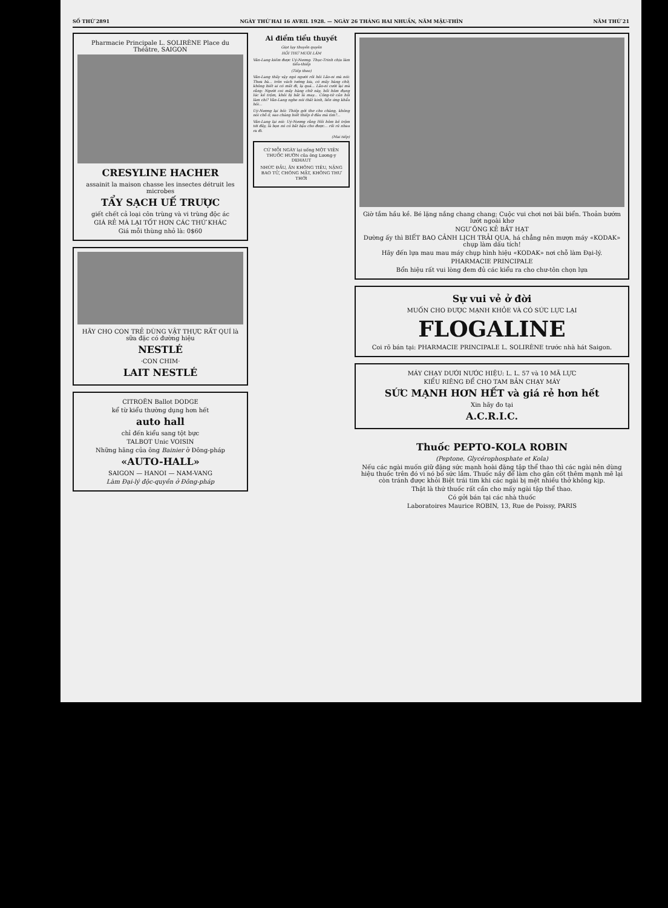SỐ THỨ 2891 NGÀY THỨ HAI 16 AVRIL 1928. — NGÀY 26 THÁNG HAI NHUẦN, NĂM MẬU-THÌN NĂM THỨ 21
Pharmacie Principale L. SOLIRÈNE Place du Théâtre, SAIGON
CRESYLINE HACHER
assainit la maison chasse les insectes détruit les microbes
TẨY SẠCH UẾ TRƯỢC
giết chết cả loại côn trùng và vi trùng độc ác
GIÁ RẺ MÀ LẠI TỐT HƠN CÁC THỨ KHÁC
Giá mỗi thùng nhỏ là: 0$60
HÃY CHO CON TRẺ DÙNG VẬT THỰC RẤT QUÍ là sữa đặc có đường hiệu
NESTLÉ
·CON CHIM·
LAIT NESTLÉ
CITROËN Ballot DODGE
kể từ kiểu thường dụng hơn hết
auto hall
chỉ đến kiểu sang tột bực
TALBOT Unic VOISIN
Những hãng của ông Bainier ở Đông-pháp
«AUTO-HALL»
SAIGON — HANOI — NAM-VANG
Làm Đại-lý độc-quyền ở Đông-pháp
Ai điểm tiểu thuyết
Giọt lụy thuyền quyên
HỒI THỨ MƯỜI LĂM
Vân-Lang kiếm được Uý-Nương. Thục-Trinh chịu làm tiểu-thiếp
(Tiếp theo)
Vân-Lang thấy vậy ngó người rồi hỏi Lão-ni mà nói: Thưa bà... trên vách tường kia, có mấy hàng chữ, không biết ai có mất đi, lạ quá... Lão-ni cười lại mà rằng: Người coi mấy hàng chữ này, hồi hôm đụng lúc kẻ trộm, khỏi bị bắt là may... Công-tử cần hỏi làm chi? Vân-Lang nghe nói thất kinh, liền ứng khẩu hỏi...
Uý-Nương lại hỏi: Thiếp gởi thơ cho chàng, không nói chỗ ở, sao chàng biết thiếp ở đâu mà tìm?...
Vân-Lang lại nói: Uý-Nương rằng Hồi hôm kẻ trộm tới đây, là bọn nó có bắt bậu cho được... rồi rủ nhau ra đi.
(Mai tiếp)
CỨ MỖI NGÀY lại uống MỘT VIÊN THUỐC HƯỜN của ông Lương-y DEHAUT
NHỨC ĐẦU, ĂN KHÔNG TIÊU, NẶNG BAO TỬ, CHÓNG MẶT, KHÔNG THƯ THỚI
Giờ tắm hầu kề. Bé lặng nắng chang chang; Cuộc vui chơi nơi bãi biển. Thoản bướm lướt ngoài khơ
NGƯ ÔNG KẺ BẮT HẠT
Dường ấy thì BIẾT BAO CẢNH LỊCH TRẢI QUA, há chẳng nên mượn máy «KODAK» chụp làm dấu tích!
Hãy đến lựa mau mau máy chụp hình hiệu «KODAK» nơi chỗ làm Đại-lý.
PHARMACIE PRINCIPALE
Bổn hiệu rất vui lòng đem đủ các kiểu ra cho chư-tôn chọn lựa
Sự vui vẻ ở đời
MUỐN CHO ĐƯỢC MẠNH KHỎE VÀ CÓ SỨC LỰC LẠI
FLOGALINE
Coi rõ bán tại: PHARMACIE PRINCIPALE L. SOLIRÈNE trước nhà hát Saigon.
MÁY CHẠY DƯỚI NƯỚC HIỆU: L. L. 57 và 10 MÃ LỰC
KIỂU RIÊNG ĐỂ CHO TAM BẢN CHẠY MÁY
SỨC MẠNH HƠN HẾT và giá rẻ hơn hết
Xin hãy đo tại
A.C.R.I.C.
Thuốc PEPTO-KOLA ROBIN
(Peptone, Glycérophosphate et Kola)
Nếu các ngài muốn giữ đặng sức mạnh hoài đặng tập thể thao thì các ngài nên dùng hiệu thuốc trên đó vì nó bổ sức lắm. Thuốc nầy để làm cho gân cốt thêm mạnh mẽ lại còn tránh được khỏi Biệt trái tim khi các ngài bị mệt nhiều thở không kịp.
Thật là thứ thuốc rất cần cho mấy ngài tập thể thao.
Có gởi bán tại các nhà thuốc
Laboratoires Maurice ROBIN, 13, Rue de Poissy, PARIS